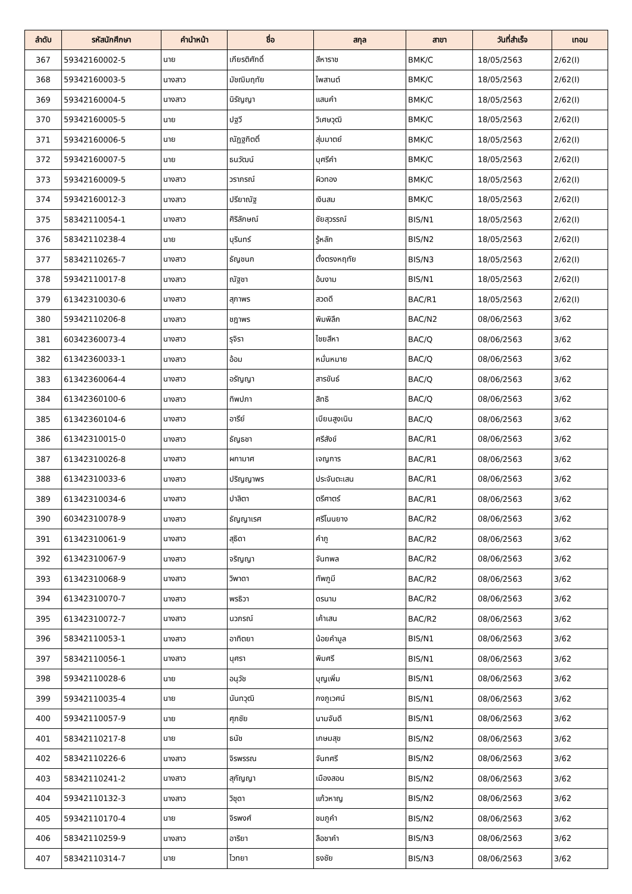| ลำดับ | รหัสนักศึกษา | คำนำหน้า | ชื่อ | สกุล | สาขา | วันที่สำเร็จ | เทอม |
| --- | --- | --- | --- | --- | --- | --- | --- |
| 367 | 59342160002-5 | นาย | เกียรติศักดิ์ | สีหาราช | BMK/C | 18/05/2563 | 2/62(I) |
| 368 | 59342160003-5 | นางสาว | มัชฌิมฤทัย | ไพสานต์ | BMK/C | 18/05/2563 | 2/62(I) |
| 369 | 59342160004-5 | นางสาว | นิรัญญา | แสนคำ | BMK/C | 18/05/2563 | 2/62(I) |
| 370 | 59342160005-5 | นาย | ปฐวี | วิเศษวุฒิ | BMK/C | 18/05/2563 | 2/62(I) |
| 371 | 59342160006-5 | นาย | ณัฏฐกิตติ์ | สุ่มมาตย์ | BMK/C | 18/05/2563 | 2/62(I) |
| 372 | 59342160007-5 | นาย | ธนวัฒน์ | บุศรีคำ | BMK/C | 18/05/2563 | 2/62(I) |
| 373 | 59342160009-5 | นางสาว | วราภรณ์ | ผิวทอง | BMK/C | 18/05/2563 | 2/62(I) |
| 374 | 59342160012-3 | นางสาว | ปรียาณัฐ | เงินสม | BMK/C | 18/05/2563 | 2/62(I) |
| 375 | 58342110054-1 | นางสาว | ศิริลักษณ์ | ชัยสุวรรณ์ | BIS/N1 | 18/05/2563 | 2/62(I) |
| 376 | 58342110238-4 | นาย | บุรินทร์ | รู้หลัก | BIS/N2 | 18/05/2563 | 2/62(I) |
| 377 | 58342110265-7 | นางสาว | ธัญชนก | ตั้งตรงหฤทัย | BIS/N3 | 18/05/2563 | 2/62(I) |
| 378 | 59342110017-8 | นางสาว | ณัฐชา | อ้นงาม | BIS/N1 | 18/05/2563 | 2/62(I) |
| 379 | 61342310030-6 | นางสาว | สุภาพร | สวดดี | BAC/R1 | 18/05/2563 | 2/62(I) |
| 380 | 59342110206-8 | นางสาว | ชฎาพร | พิมพิลึก | BAC/N2 | 08/06/2563 | 3/62 |
| 381 | 60342360073-4 | นางสาว | รุจิรา | ไชยสีหา | BAC/Q | 08/06/2563 | 3/62 |
| 382 | 61342360033-1 | นางสาว | อ้อม | หมั่นหมาย | BAC/Q | 08/06/2563 | 3/62 |
| 383 | 61342360064-4 | นางสาว | อรัญญา | สารขันธ์ | BAC/Q | 08/06/2563 | 3/62 |
| 384 | 61342360100-6 | นางสาว | ทิพปภา | สิทธิ | BAC/Q | 08/06/2563 | 3/62 |
| 385 | 61342360104-6 | นางสาว | อารีย์ | เบียนสูงเนิน | BAC/Q | 08/06/2563 | 3/62 |
| 386 | 61342310015-0 | นางสาว | ธัญธชา | ศรีสังข์ | BAC/R1 | 08/06/2563 | 3/62 |
| 387 | 61342310026-8 | นางสาว | ผกามาศ | เจญการ | BAC/R1 | 08/06/2563 | 3/62 |
| 388 | 61342310033-6 | นางสาว | ปริญญาพร | ประจันตะเสน | BAC/R1 | 08/06/2563 | 3/62 |
| 389 | 61342310034-6 | นางสาว | ปาลิตา | ตรีศาตร์ | BAC/R1 | 08/06/2563 | 3/62 |
| 390 | 60342310078-9 | นางสาว | ธัญญาเรศ | ศรีโนนยาง | BAC/R2 | 08/06/2563 | 3/62 |
| 391 | 61342310061-9 | นางสาว | สุธิดา | คำภู | BAC/R2 | 08/06/2563 | 3/62 |
| 392 | 61342310067-9 | นางสาว | จริญญา | จันทพล | BAC/R2 | 08/06/2563 | 3/62 |
| 393 | 61342310068-9 | นางสาว | วิพาดา | ทัพภูมี | BAC/R2 | 08/06/2563 | 3/62 |
| 394 | 61342310070-7 | นางสาว | พรธิวา | ดรนาม | BAC/R2 | 08/06/2563 | 3/62 |
| 395 | 61342310072-7 | นางสาว | นวภรณ์ | เค้าเสน | BAC/R2 | 08/06/2563 | 3/62 |
| 396 | 58342110053-1 | นางสาว | อาทิตยา | น้อยคำมูล | BIS/N1 | 08/06/2563 | 3/62 |
| 397 | 58342110056-1 | นางสาว | นุศรา | พิมศรี | BIS/N1 | 08/06/2563 | 3/62 |
| 398 | 59342110028-6 | นาย | อนุวัช | บุญเพิ่ม | BIS/N1 | 08/06/2563 | 3/62 |
| 399 | 59342110035-4 | นาย | นันทวุฒิ | กงภูเวศน์ | BIS/N1 | 08/06/2563 | 3/62 |
| 400 | 59342110057-9 | นาย | ศุภชัย | นามจันดี | BIS/N1 | 08/06/2563 | 3/62 |
| 401 | 58342110217-8 | นาย | ธนัช | เกษมสุข | BIS/N2 | 08/06/2563 | 3/62 |
| 402 | 58342110226-6 | นางสาว | จิรพรรณ | จันทศรี | BIS/N2 | 08/06/2563 | 3/62 |
| 403 | 58342110241-2 | นางสาว | สุกัญญา | เมืองสอน | BIS/N2 | 08/06/2563 | 3/62 |
| 404 | 59342110132-3 | นางสาว | วิชุดา | แก้วหาญ | BIS/N2 | 08/06/2563 | 3/62 |
| 405 | 59342110170-4 | นาย | จิรพงศ์ | ชมภูคำ | BIS/N2 | 08/06/2563 | 3/62 |
| 406 | 58342110259-9 | นางสาว | อาริยา | ลือชาคำ | BIS/N3 | 08/06/2563 | 3/62 |
| 407 | 58342110314-7 | นาย | ไวทยา | ธงชัย | BIS/N3 | 08/06/2563 | 3/62 |